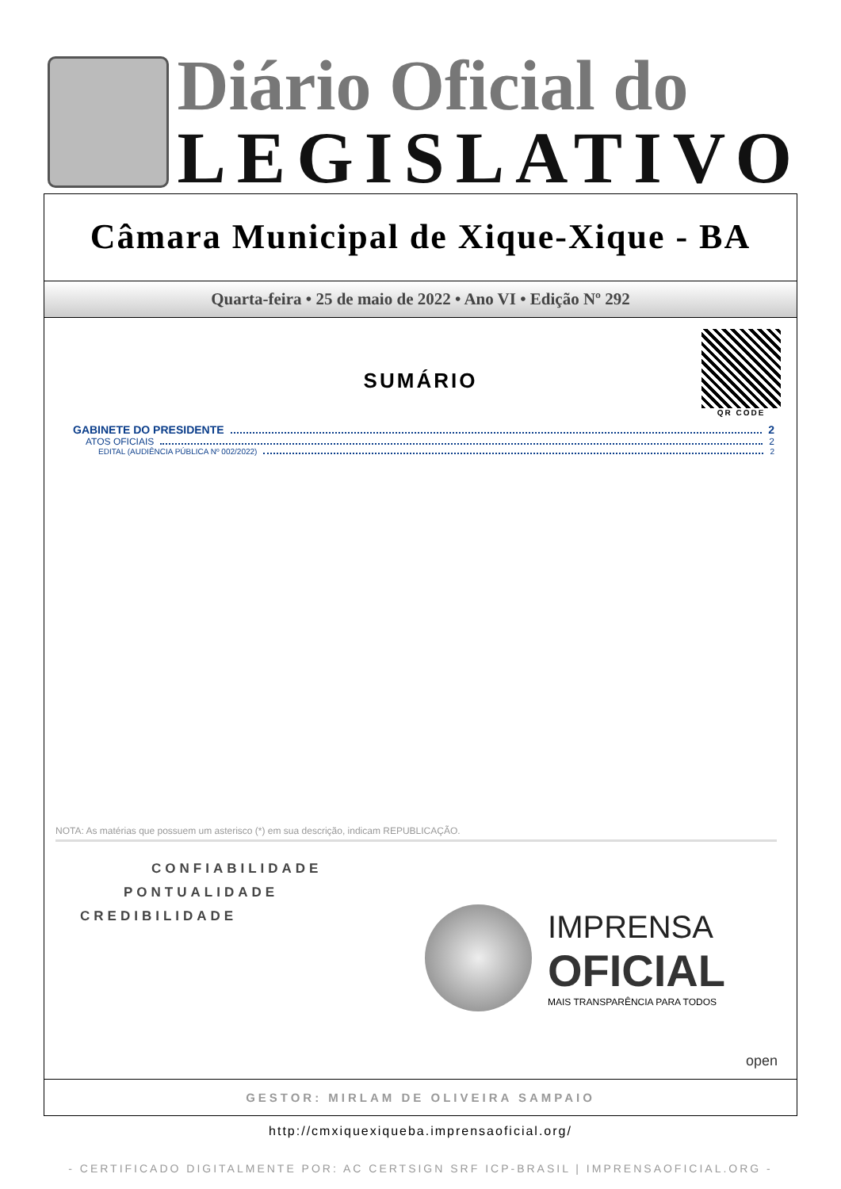Diário Oficial do
LEGISLATIVO
Câmara Municipal de Xique-Xique - BA
Quarta-feira • 25 de maio de 2022 • Ano VI • Edição Nº 292
QR CODE
SUMÁRIO
GABINETE DO PRESIDENTE 2
ATOS OFICIAIS 2
EDITAL (AUDIÊNCIA PÚBLICA Nº 002/2022) 2
NOTA: As matérias que possuem um asterisco (*) em sua descrição, indicam REPUBLICAÇÃO.
CONFIABILIDADE
PONTUALIDADE
CREDIBILIDADE
IMPRENSA
OFICIAL
MAIS TRANSPARÊNCIA PARA TODOS
open
GESTOR: MIRLAM DE OLIVEIRA SAMPAIO
http://cmxiquexiqueba.imprensaoficial.org/
- CERTIFICADO DIGITALMENTE POR: AC CERTSIGN SRF ICP-BRASIL | IMPRENSAOFICIAL.ORG -